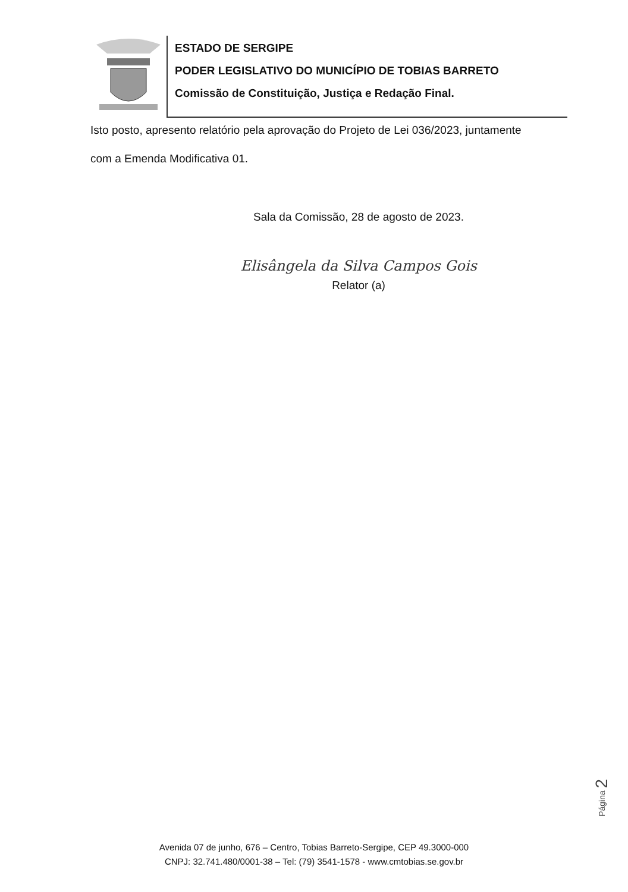ESTADO DE SERGIPE
PODER LEGISLATIVO DO MUNICÍPIO DE TOBIAS BARRETO
Comissão de Constituição, Justiça e Redação Final.
Isto posto, apresento relatório pela aprovação do Projeto de Lei 036/2023, juntamente
com a Emenda Modificativa 01.
Sala da Comissão, 28 de agosto de 2023.
Elisângela da Silva Campos Gois
Relator (a)
Página 2
Avenida 07 de junho, 676 – Centro, Tobias Barreto-Sergipe, CEP 49.3000-000
CNPJ: 32.741.480/0001-38 – Tel: (79) 3541-1578 - www.cmtobias.se.gov.br